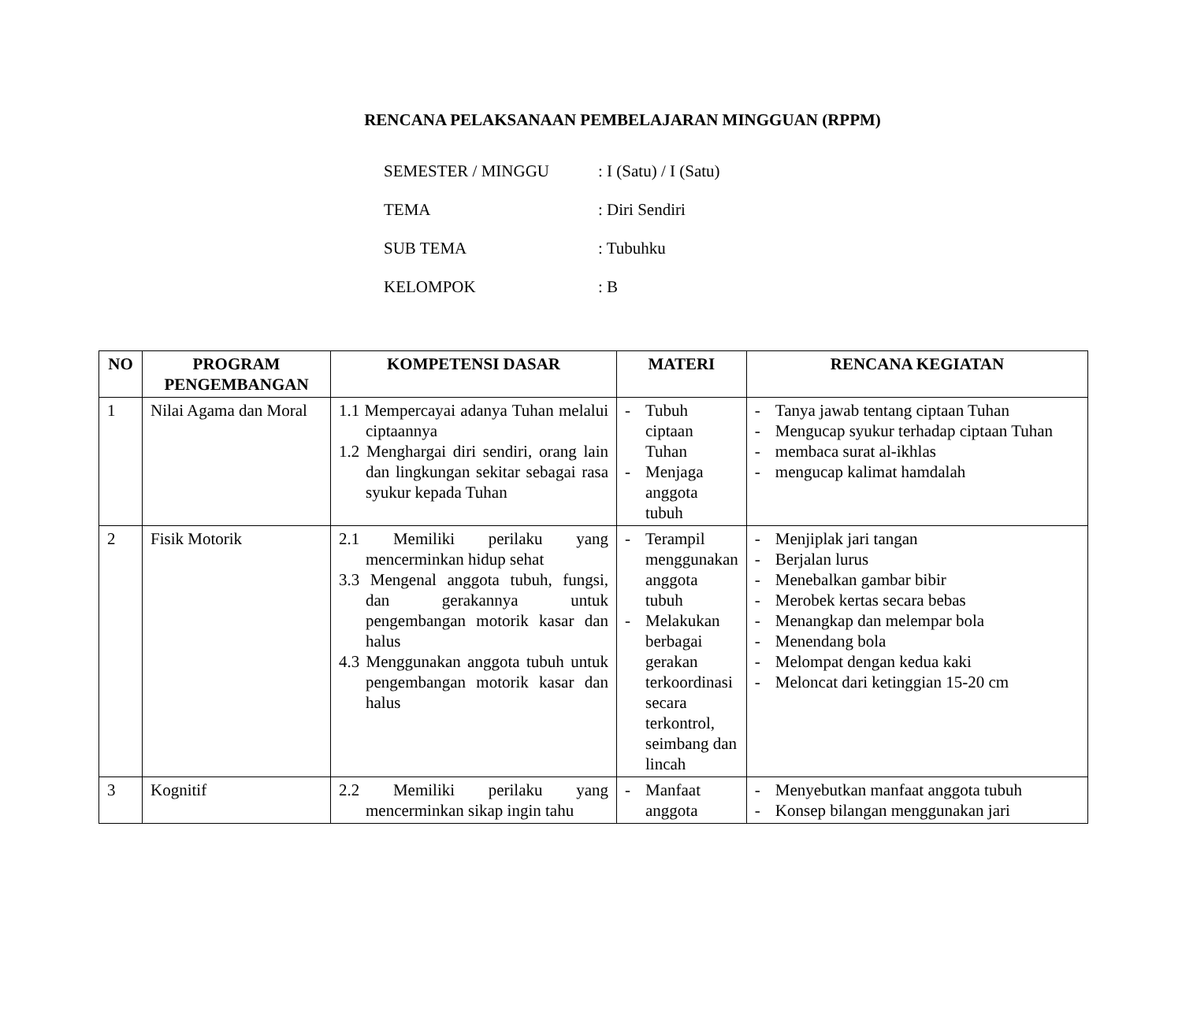RENCANA PELAKSANAAN PEMBELAJARAN MINGGUAN (RPPM)
SEMESTER / MINGGU: I (Satu) / I (Satu)
TEMA: Diri Sendiri
SUB TEMA: Tubuhku
KELOMPOK: B
| NO | PROGRAM PENGEMBANGAN | KOMPETENSI DASAR | MATERI | RENCANA KEGIATAN |
| --- | --- | --- | --- | --- |
| 1 | Nilai Agama dan Moral | 1.1 Mempercayai adanya Tuhan melalui ciptaannya 1.2 Menghargai diri sendiri, orang lain dan lingkungan sekitar sebagai rasa syukur kepada Tuhan | - Tubuh ciptaan Tuhan - Menjaga anggota tubuh | - Tanya jawab tentang ciptaan Tuhan - Mengucap syukur terhadap ciptaan Tuhan - membaca surat al-ikhlas - mengucap kalimat hamdalah |
| 2 | Fisik Motorik | 2.1 Memiliki perilaku yang mencerminkan hidup sehat 3.3 Mengenal anggota tubuh, fungsi, dan gerakannya untuk pengembangan motorik kasar dan halus 4.3 Menggunakan anggota tubuh untuk pengembangan motorik kasar dan halus | - Terampil menggunakan anggota tubuh - Melakukan berbagai gerakan terkoordinasi secara terkontrol, seimbang dan lincah | - Menjiplak jari tangan - Berjalan lurus - Menebalkan gambar bibir - Merobek kertas secara bebas - Menangkap dan melempar bola - Menendang bola - Melompat dengan kedua kaki - Meloncat dari ketinggian 15-20 cm |
| 3 | Kognitif | 2.2 Memiliki perilaku yang mencerminkan sikap ingin tahu | - Manfaat anggota | - Menyebutkan manfaat anggota tubuh - Konsep bilangan menggunakan jari |